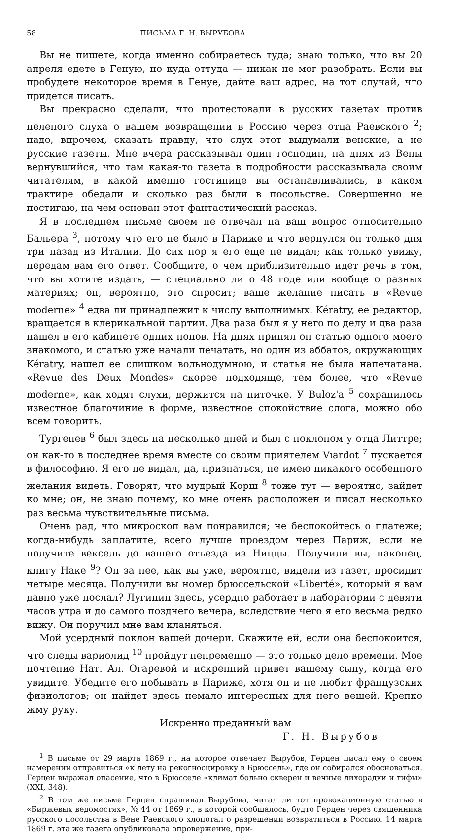58 ПИСЬМА Г. Н. ВЫРУБОВА
Вы не пишете, когда именно собираетесь туда; знаю только, что вы 20 апреля едете в Геную, но куда оттуда — никак не мог разобрать. Если вы пробудете некоторое время в Генуе, дайте ваш адрес, на тот случай, что придется писать.
Вы прекрасно сделали, что протестовали в русских газетах против нелепого слуха о вашем возвращении в Россию через отца Раевского <sup>2</sup>; надо, впрочем, сказать правду, что слух этот выдумали венские, а не русские газеты. Мне вчера рассказывал один господин, на днях из Вены вернувшийся, что там какая-то газета в подробности рассказывала своим читателям, в какой именно гостинице вы останавливались, в каком трактире обедали и сколько раз были в посольстве. Совершенно не постигаю, на чем основан этот фантастический рассказ.
Я в последнем письме своем не отвечал на ваш вопрос относительно Бальера <sup>3</sup>, потому что его не было в Париже и что вернулся он только дня три назад из Италии. До сих пор я его еще не видал; как только увижу, передам вам его ответ. Сообщите, о чем приблизительно идет речь в том, что вы хотите издать, — специально ли о 48 годе или вообще о разных материях; он, вероятно, это спросит; ваше желание писать в «Revue moderne» <sup>4</sup> едва ли принадлежит к числу выполнимых. Kératry, ее редактор, вращается в клерикальной партии. Два раза был я у него по делу и два раза нашел в его кабинете одних попов. На днях принял он статью одного моего знакомого, и статью уже начали печатать, но один из аббатов, окружающих Kératry, нашел ее слишком вольнодумною, и статья не была напечатана. «Revue des Deux Mondes» скорее подходяще, тем более, что «Revue moderne», как ходят слухи, держится на ниточке. У Buloz'а <sup>5</sup> сохранилось известное благочиние в форме, известное спокойствие слога, можно обо всем говорить.
Тургенев <sup>6</sup> был здесь на несколько дней и был с поклоном у отца Литтре; он как-то в последнее время вместе со своим приятелем Viardot <sup>7</sup> пускается в философию. Я его не видал, да, признаться, не имею никакого особенного желания видеть. Говорят, что мудрый Корш <sup>8</sup> тоже тут — вероятно, зайдет ко мне; он, не знаю почему, ко мне очень расположен и писал несколько раз весьма чувствительные письма.
Очень рад, что микроскоп вам понравился; не беспокойтесь о платеже; когда-нибудь заплатите, всего лучше проездом через Париж, если не получите вексель до вашего отъезда из Ниццы. Получили вы, наконец, книгу Наке <sup>9</sup>? Он за нее, как вы уже, вероятно, видели из газет, просидит четыре месяца. Получили вы номер брюссельской «Liberté», который я вам давно уже послал? Лугинин здесь, усердно работает в лаборатории с девяти часов утра и до самого позднего вечера, вследствие чего я его весьма редко вижу. Он поручил мне вам кланяться.
Мой усердный поклон вашей дочери. Скажите ей, если она беспокоится, что следы вариолид <sup>10</sup> пройдут непременно — это только дело времени. Мое почтение Нат. Ал. Огаревой и искренний привет вашему сыну, когда его увидите. Убедите его побывать в Париже, хотя он и не любит французских физиологов; он найдет здесь немало интересных для него вещей. Крепко жму руку.
Искренно преданный вам
Г. Н. Вырубов
<sup>1</sup> В письме от 29 марта 1869 г., на которое отвечает Вырубов, Герцен писал ему о своем намерении отправиться «к лету на рекогносцировку в Брюссель», где он собирался обосноваться. Герцен выражал опасение, что в Брюсселе «климат больно скверен и вечные лихорадки и тифы» (XXI, 348).
<sup>2</sup> В том же письме Герцен спрашивал Вырубова, читал ли тот провокационную статью в «Биржевых ведомостях», № 44 от 1869 г., в которой сообщалось, будто Герцен через священника русского посольства в Вене Раевского хлопотал о разрешении возвратиться в Россию. 14 марта 1869 г. эта же газета опубликовала опровержение, при-